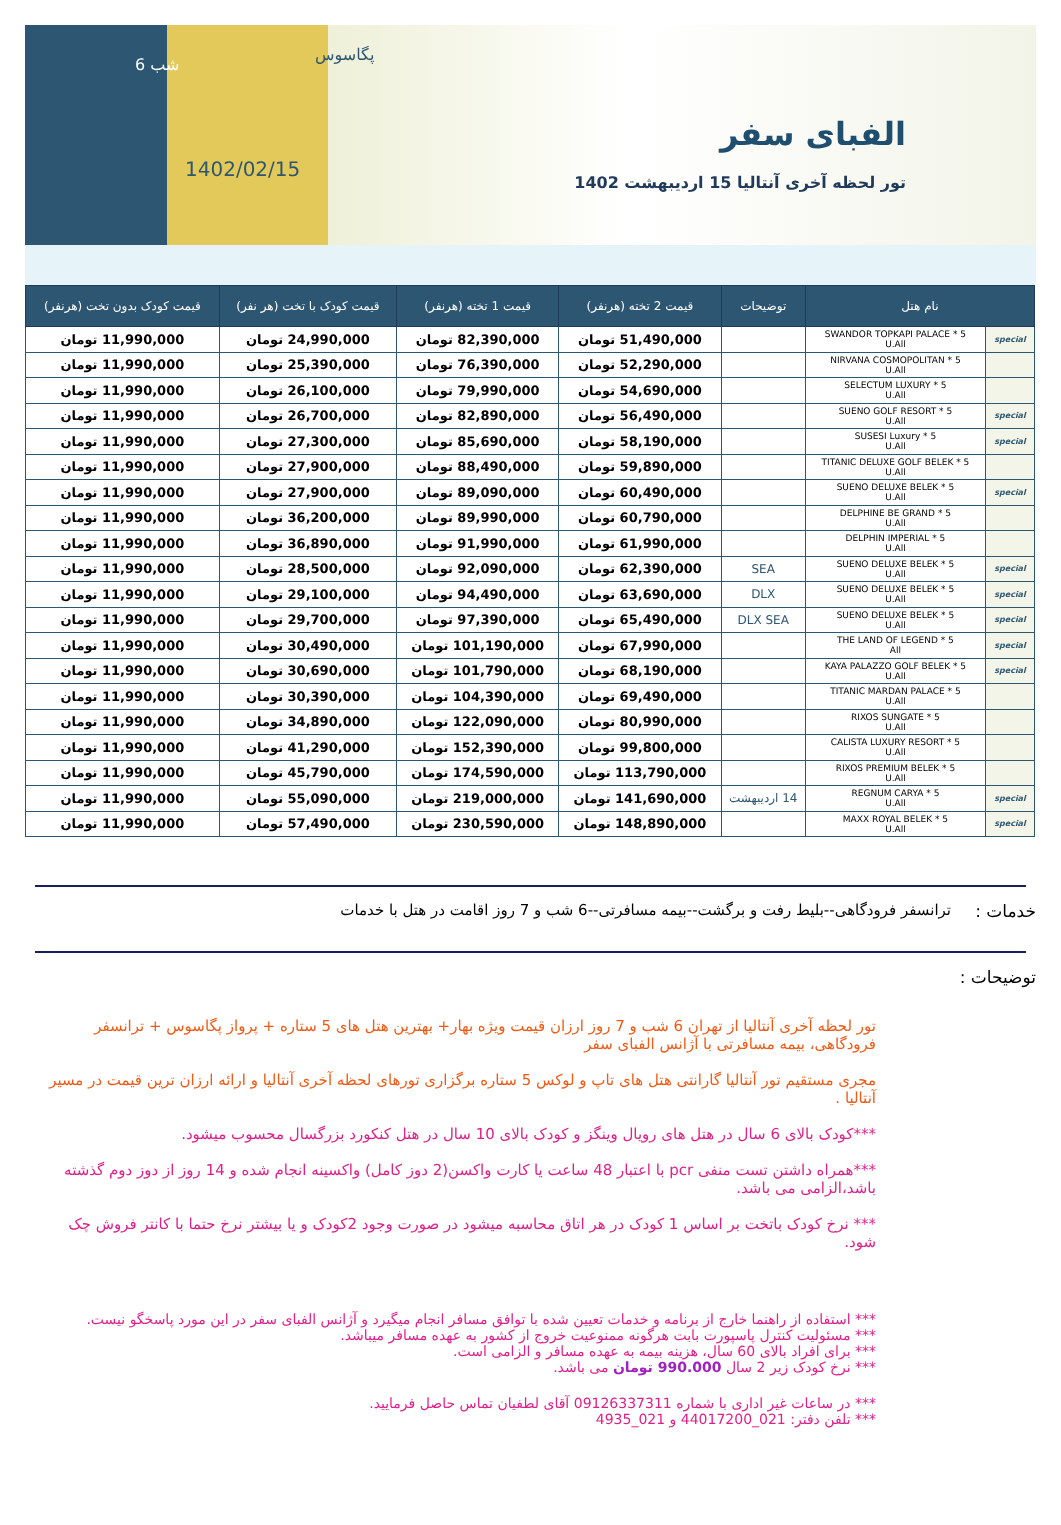6 شب
پگاسوس
1402/02/15
الفبای سفر
تور لحظه آخری آنتالیا 15 اردیبهشت 1402
| نام هتل | | توضیحات | قیمت 2 تخته (هرنفر) | قیمت 1 تخته (هرنفر) | قیمت کودک با تخت (هر نفر) | قیمت کودک بدون تخت (هرنفر) |
| --- | --- | --- | --- | --- | --- | --- |
| special | SWANDOR TOPKAPI PALACE * 5 U.All | | 51,490,000 تومان | 82,390,000 تومان | 24,990,000 تومان | 11,990,000 تومان |
| | NIRVANA COSMOPOLITAN * 5 U.All | | 52,290,000 تومان | 76,390,000 تومان | 25,390,000 تومان | 11,990,000 تومان |
| | SELECTUM LUXURY * 5 U.All | | 54,690,000 تومان | 79,990,000 تومان | 26,100,000 تومان | 11,990,000 تومان |
| special | SUENO GOLF RESORT * 5 U.All | | 56,490,000 تومان | 82,890,000 تومان | 26,700,000 تومان | 11,990,000 تومان |
| special | SUSESI Luxury * 5 U.All | | 58,190,000 تومان | 85,690,000 تومان | 27,300,000 تومان | 11,990,000 تومان |
| | TITANIC DELUXE GOLF BELEK * 5 U.All | | 59,890,000 تومان | 88,490,000 تومان | 27,900,000 تومان | 11,990,000 تومان |
| special | SUENO DELUXE BELEK * 5 U.All | | 60,490,000 تومان | 89,090,000 تومان | 27,900,000 تومان | 11,990,000 تومان |
| | DELPHINE BE GRAND * 5 U.All | | 60,790,000 تومان | 89,990,000 تومان | 36,200,000 تومان | 11,990,000 تومان |
| | DELPHIN IMPERIAL * 5 U.All | | 61,990,000 تومان | 91,990,000 تومان | 36,890,000 تومان | 11,990,000 تومان |
| special | SUENO DELUXE BELEK * 5 U.All | SEA | 62,390,000 تومان | 92,090,000 تومان | 28,500,000 تومان | 11,990,000 تومان |
| special | SUENO DELUXE BELEK * 5 U.All | DLX | 63,690,000 تومان | 94,490,000 تومان | 29,100,000 تومان | 11,990,000 تومان |
| special | SUENO DELUXE BELEK * 5 U.All | DLX SEA | 65,490,000 تومان | 97,390,000 تومان | 29,700,000 تومان | 11,990,000 تومان |
| special | THE LAND OF LEGEND * 5 All | | 67,990,000 تومان | 101,190,000 تومان | 30,490,000 تومان | 11,990,000 تومان |
| special | KAYA PALAZZO GOLF BELEK * 5 U.All | | 68,190,000 تومان | 101,790,000 تومان | 30,690,000 تومان | 11,990,000 تومان |
| | TITANIC MARDAN PALACE * 5 U.All | | 69,490,000 تومان | 104,390,000 تومان | 30,390,000 تومان | 11,990,000 تومان |
| | RIXOS SUNGATE * 5 U.All | | 80,990,000 تومان | 122,090,000 تومان | 34,890,000 تومان | 11,990,000 تومان |
| | CALISTA LUXURY RESORT * 5 U.All | | 99,800,000 تومان | 152,390,000 تومان | 41,290,000 تومان | 11,990,000 تومان |
| | RIXOS PREMIUM BELEK * 5 U.All | | 113,790,000 تومان | 174,590,000 تومان | 45,790,000 تومان | 11,990,000 تومان |
| special | REGNUM CARYA * 5 U.All | 14 اردیبهشت | 141,690,000 تومان | 219,000,000 تومان | 55,090,000 تومان | 11,990,000 تومان |
| special | MAXX ROYAL BELEK * 5 U.All | | 148,890,000 تومان | 230,590,000 تومان | 57,490,000 تومان | 11,990,000 تومان |
خدمات : ترانسفر فرودگاهی--بلیط رفت و برگشت--بیمه مسافرتی--6 شب و 7 روز اقامت در هتل با خدمات
توضیحات :
تور لحظه آخری آنتالیا از تهران 6 شب و 7 روز ارزان قیمت ویژه بهار+ بهترین هتل های 5 ستاره + پرواز پگاسوس + ترانسفر فرودگاهی، بیمه مسافرتی با آژانس الفبای سفر
مجری مستقیم تور آنتالیا گارانتی هتل های تاپ و لوکس 5 ستاره برگزاری تورهای لحظه آخری آنتالیا و ارائه ارزان ترین قیمت در مسیر آنتالیا .
***کودک بالای 6 سال در هتل های رویال وینگز و کودک بالای 10 سال در هتل کنکورد بزرگسال محسوب میشود.
***همراه داشتن تست منفی pcr با اعتبار 48 ساعت یا کارت واکسن(2 دوز کامل) واکسینه انجام شده و 14 روز از دوز دوم گذشته باشد،الزامی می باشد.
*** نرخ کودک باتخت بر اساس 1 کودک در هر اتاق محاسبه میشود در صورت وجود 2کودک و یا بیشتر نرخ حتما با کانتر فروش چک شود.
*** استفاده از راهنما خارج از برنامه و خدمات تعیین شده با توافق مسافر انجام میگیرد و آژانس الفبای سفر در این مورد پاسخگو نیست.
*** مسئولیت کنترل پاسپورت بابت هرگونه ممنوعیت خروج از کشور به عهده مسافر میباشد.
*** برای افراد بالای 60 سال، هزینه بیمه به عهده مسافر و الزامی است.
*** نرخ کودک زیر 2 سال 990.000 تومان می باشد.
*** در ساعات غیر اداری با شماره 09126337311 آقای لطفیان تماس حاصل فرمایید.
*** تلفن دفتر: 021_44017200 و 021_4935